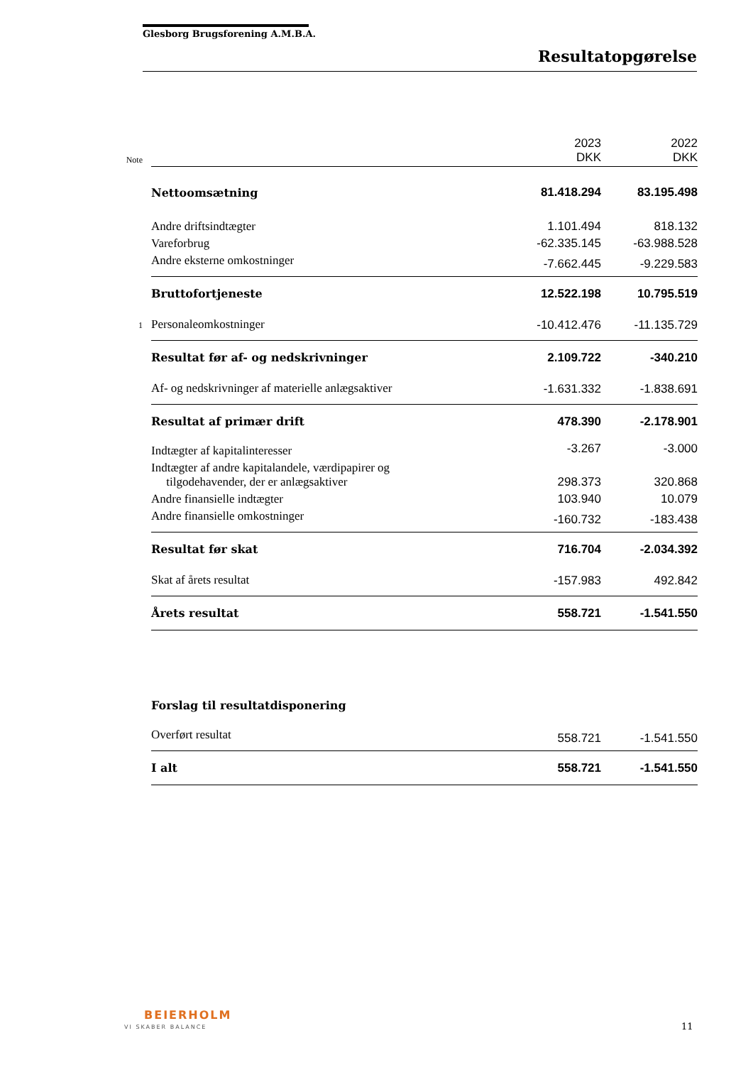Glesborg Brugsforening A.M.B.A.
Resultatopgørelse
| Note | | 2023 DKK | 2022 DKK |
| | Nettoomsætning | 81.418.294 | 83.195.498 |
| | Andre driftsindtægter | 1.101.494 | 818.132 |
| | Vareforbrug | -62.335.145 | -63.988.528 |
| | Andre eksterne omkostninger | -7.662.445 | -9.229.583 |
| | Bruttofortjeneste | 12.522.198 | 10.795.519 |
| 1 | Personaleomkostninger | -10.412.476 | -11.135.729 |
| | Resultat før af- og nedskrivninger | 2.109.722 | -340.210 |
| | Af- og nedskrivninger af materielle anlægsaktiver | -1.631.332 | -1.838.691 |
| | Resultat af primær drift | 478.390 | -2.178.901 |
| | Indtægter af kapitalinteresser | -3.267 | -3.000 |
| | Indtægter af andre kapitalandele, værdipapirer og tilgodehavender, der er anlægsaktiver | 298.373 | 320.868 |
| | Andre finansielle indtægter | 103.940 | 10.079 |
| | Andre finansielle omkostninger | -160.732 | -183.438 |
| | Resultat før skat | 716.704 | -2.034.392 |
| | Skat af årets resultat | -157.983 | 492.842 |
| | Årets resultat | 558.721 | -1.541.550 |
| | Forslag til resultatdisponering | | |
| | Overført resultat | 558.721 | -1.541.550 |
| | I alt | 558.721 | -1.541.550 |
BEIERHOLM
VI SKABER BALANCE 11